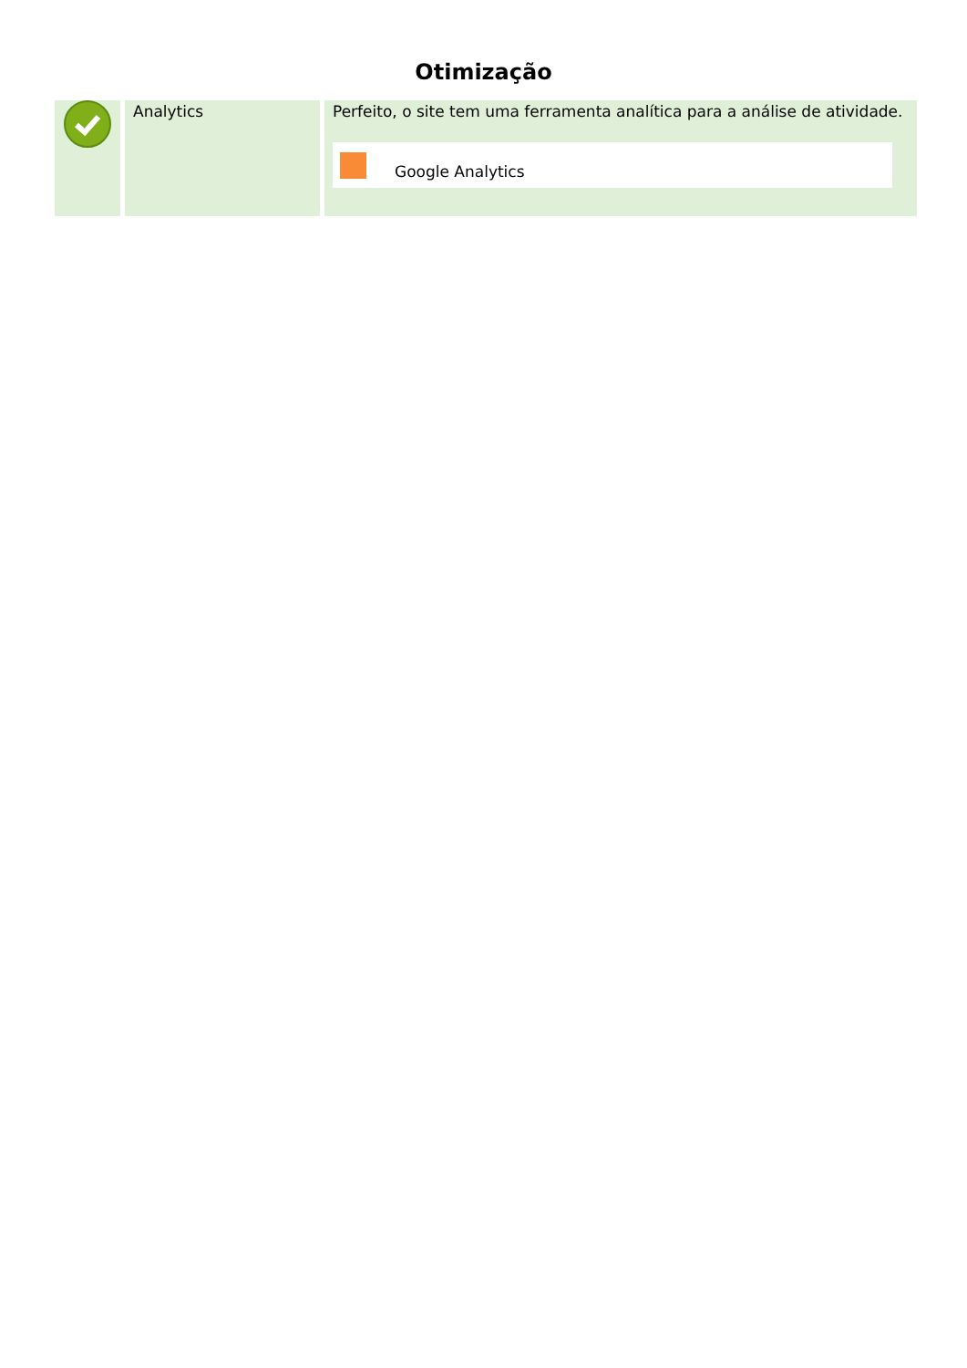Otimização
| | Analytics | Perfeito, o site tem uma ferramenta analítica para a análise de atividade. Google Analytics |